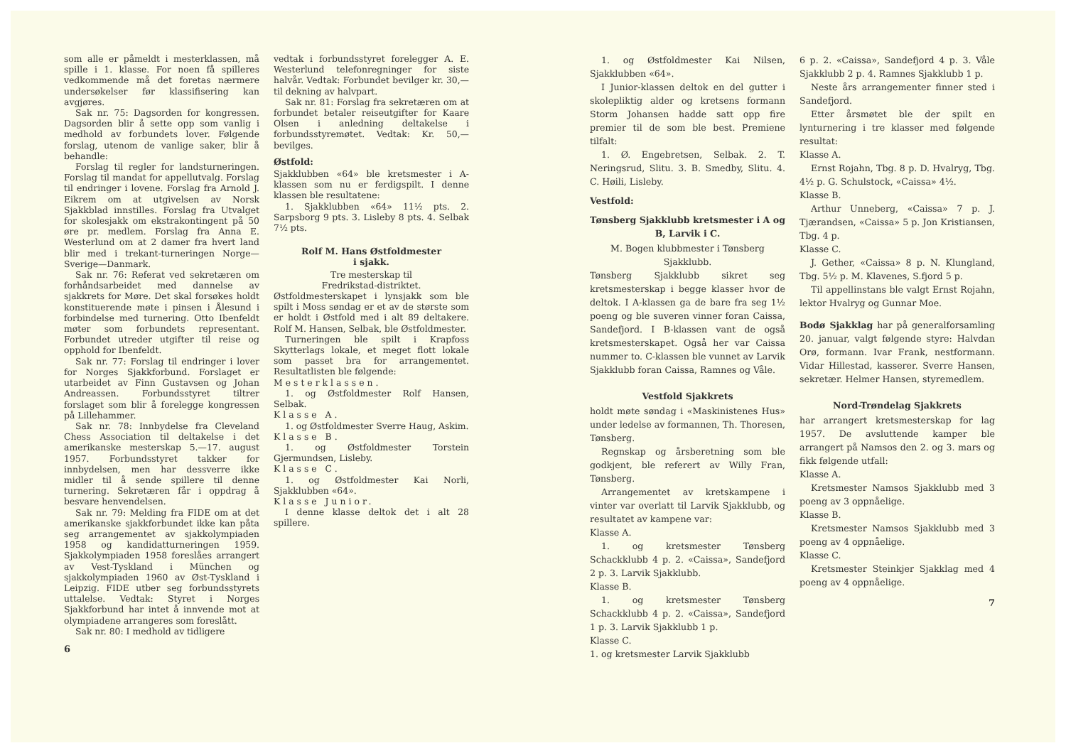som alle er påmeldt i mesterklassen, må spille i 1. klasse. For noen få spilleres vedkommende må det foretas nærmere undersøkelser før klassifisering kan avgjøres.
Sak nr. 75: Dagsorden for kongressen. Dagsorden blir å sette opp som vanlig i medhold av forbundets lover. Følgende forslag, utenom de vanlige saker, blir å behandle:
Forslag til regler for landsturneringen. Forslag til mandat for appellutvalg. Forslag til endringer i lovene. Forslag fra Arnold J. Eikrem om at utgivelsen av Norsk Sjakkblad innstilles. Forslag fra Utvalget for skolesjakk om ekstrakontingent på 50 øre pr. medlem. Forslag fra Anna E. Westerlund om at 2 damer fra hvert land blir med i trekant-turneringen Norge—Sverige—Danmark.
Sak nr. 76: Referat ved sekretæren om forhåndsarbeidet med dannelse av sjakkrets for Møre. Det skal forsøkes holdt konstituerende møte i pinsen i Ålesund i forbindelse med turnering. Otto Ibenfeldt møter som forbundets representant. Forbundet utreder utgifter til reise og opphold for Ibenfeldt.
Sak nr. 77: Forslag til endringer i lover for Norges Sjakkforbund. Forslaget er utarbeidet av Finn Gustavsen og Johan Andreassen. Forbundsstyret tiltrer forslaget som blir å forelegge kongressen på Lillehammer.
Sak nr. 78: Innbydelse fra Cleveland Chess Association til deltakelse i det amerikanske mesterskap 5.—17. august 1957. Forbundsstyret takker for innbydelsen, men har dessverre ikke midler til å sende spillere til denne turnering. Sekretæren får i oppdrag å besvare henvendelsen.
Sak nr. 79: Melding fra FIDE om at det amerikanske sjakkforbundet ikke kan påta seg arrangementet av sjakkolympiaden 1958 og kandidatturneringen 1959. Sjakkolympiaden 1958 foreslåes arrangert av Vest-Tyskland i München og sjakkolympiaden 1960 av Øst-Tyskland i Leipzig. FIDE utber seg forbundsstyrets uttalelse. Vedtak: Styret i Norges Sjakkforbund har intet å innvende mot at olympiadene arrangeres som foreslått.
Sak nr. 80: I medhold av tidligere
6
vedtak i forbundsstyret forelegger A. E. Westerlund telefonregninger for siste halvår. Vedtak: Forbundet bevilger kr. 30,— til dekning av halvpart.
Sak nr. 81: Forslag fra sekretæren om at forbundet betaler reiseutgifter for Kaare Olsen i anledning deltakelse i forbundsstyremøtet. Vedtak: Kr. 50,— bevilges.
Østfold:
Sjakklubben «64» ble kretsmester i A-klassen som nu er ferdigspilt. I denne klassen ble resultatene:
1. Sjakklubben «64» 11½ pts. 2. Sarpsborg 9 pts. 3. Lisleby 8 pts. 4. Selbak 7½ pts.
Rolf M. Hans Østfoldmester
i sjakk.
Tre mesterskap til
Fredrikstad-distriktet.
Østfoldmesterskapet i lynsjakk som ble spilt i Moss søndag er et av de største som er holdt i Østfold med i alt 89 deltakere. Rolf M. Hansen, Selbak, ble Østfoldmester.
Turneringen ble spilt i Krapfoss Skytterlags lokale, et meget flott lokale som passet bra for arrangementet. Resultatlisten ble følgende:
Mesterklassen.
1. og Østfoldmester Rolf Hansen, Selbak.
Klasse A.
1. og Østfoldmester Sverre Haug, Askim.
Klasse B.
1. og Østfoldmester Torstein Gjermundsen, Lisleby.
Klasse C.
1. og Østfoldmester Kai Norli, Sjakklubben «64».
Klasse Junior.
I denne klasse deltok det i alt 28 spillere.
1. og Østfoldmester Kai Nilsen, Sjakklubben «64».
I Junior-klassen deltok en del gutter i skolepliktig alder og kretsens formann Storm Johansen hadde satt opp fire premier til de som ble best. Premiene tilfalt:
1. Ø. Engebretsen, Selbak. 2. T. Neringsrud, Slitu. 3. B. Smedby, Slitu. 4. C. Høili, Lisleby.
Vestfold:
Tønsberg Sjakklubb kretsmester i A og B, Larvik i C.
M. Bogen klubbmester i Tønsberg Sjakklubb.
Tønsberg Sjakklubb sikret seg kretsmesterskap i begge klasser hvor de deltok. I A-klassen ga de bare fra seg 1½ poeng og ble suveren vinner foran Caissa, Sandefjord. I B-klassen vant de også kretsmesterskapet. Også her var Caissa nummer to. C-klassen ble vunnet av Larvik Sjakklubb foran Caissa, Ramnes og Våle.
Vestfold Sjakkrets
holdt møte søndag i «Maskinistenes Hus» under ledelse av formannen, Th. Thoresen, Tønsberg.
Regnskap og årsberetning som ble godkjent, ble referert av Willy Fran, Tønsberg.
Arrangementet av kretskampene i vinter var overlatt til Larvik Sjakklubb, og resultatet av kampene var:
Klasse A.
1. og kretsmester Tønsberg Schackklubb 4 p. 2. «Caissa», Sandefjord 2 p. 3. Larvik Sjakklubb.
Klasse B.
1. og kretsmester Tønsberg Schackklubb 4 p. 2. «Caissa», Sandefjord 1 p. 3. Larvik Sjakklubb 1 p.
Klasse C.
1. og kretsmester Larvik Sjakklubb
6 p. 2. «Caissa», Sandefjord 4 p. 3. Våle Sjakklubb 2 p. 4. Ramnes Sjakklubb 1 p.
Neste års arrangementer finner sted i Sandefjord.
Etter årsmøtet ble der spilt en lynturnering i tre klasser med følgende resultat:
Klasse A.
Ernst Rojahn, Tbg. 8 p. D. Hvalryg, Tbg. 4½ p. G. Schulstock, «Caissa» 4½.
Klasse B.
Arthur Unneberg, «Caissa» 7 p. J. Tjærandsen, «Caissa» 5 p. Jon Kristiansen, Tbg. 4 p.
Klasse C.
J. Gether, «Caissa» 8 p. N. Klungland, Tbg. 5½ p. M. Klavenes, S.fjord 5 p.
Til appellinstans ble valgt Ernst Rojahn, lektor Hvalryg og Gunnar Moe.
Bodø Sjakklag har på generalforsamling 20. januar, valgt følgende styre: Halvdan Orø, formann. Ivar Frank, nestformann. Vidar Hillestad, kasserer. Sverre Hansen, sekretær. Helmer Hansen, styremedlem.
Nord-Trøndelag Sjakkrets
har arrangert kretsmesterskap for lag 1957. De avsluttende kamper ble arrangert på Namsos den 2. og 3. mars og fikk følgende utfall:
Klasse A.
Kretsmester Namsos Sjakklubb med 3 poeng av 3 oppnåelige.
Klasse B.
Kretsmester Namsos Sjakklubb med 3 poeng av 4 oppnåelige.
Klasse C.
Kretsmester Steinkjer Sjakklag med 4 poeng av 4 oppnåelige.
7